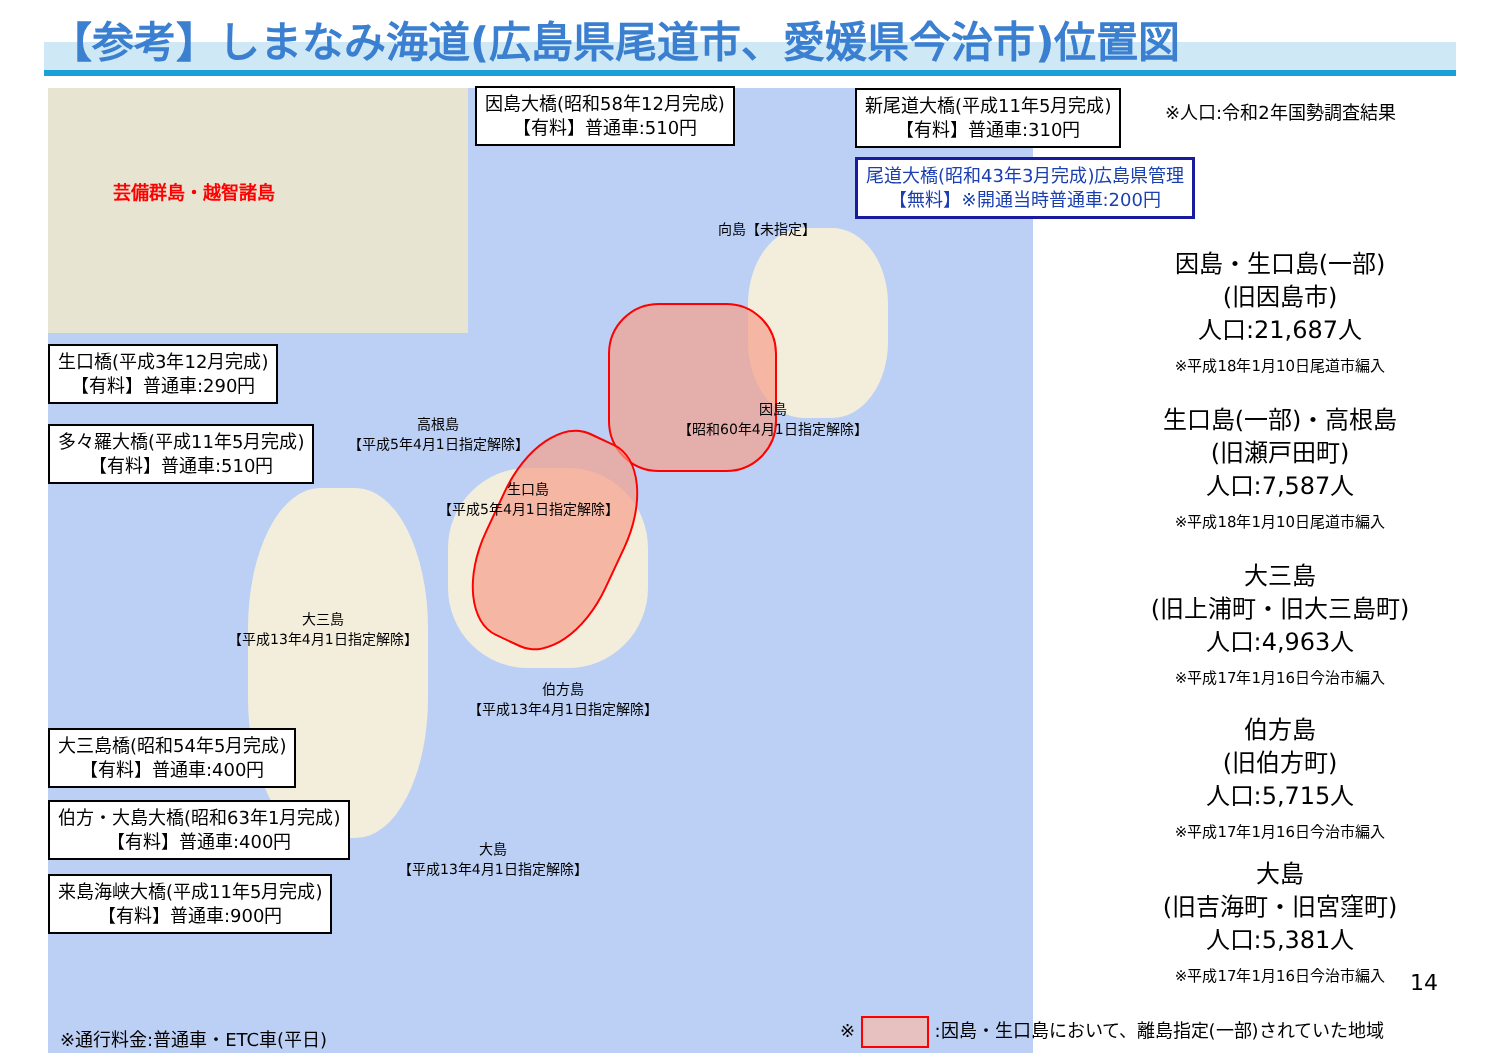【参考】しまなみ海道(広島県尾道市、愛媛県今治市)位置図
芸備群島・越智諸島
向島【未指定】
因島
【昭和60年4月1日指定解除】
高根島
【平成5年4月1日指定解除】
生口島
【平成5年4月1日指定解除】
大三島
【平成13年4月1日指定解除】
伯方島
【平成13年4月1日指定解除】
大島
【平成13年4月1日指定解除】
因島大橋(昭和58年12月完成)
【有料】普通車:510円
新尾道大橋(平成11年5月完成)
【有料】普通車:310円
※人口:令和2年国勢調査結果
尾道大橋(昭和43年3月完成)広島県管理
【無料】※開通当時普通車:200円
生口橋(平成3年12月完成)
【有料】普通車:290円
多々羅大橋(平成11年5月完成)
【有料】普通車:510円
大三島橋(昭和54年5月完成)
【有料】普通車:400円
伯方・大島大橋(昭和63年1月完成)
【有料】普通車:400円
来島海峡大橋(平成11年5月完成)
【有料】普通車:900円
因島・生口島(一部)
(旧因島市)
人口:21,687人
※平成18年1月10日尾道市編入
生口島(一部)・高根島
(旧瀬戸田町)
人口:7,587人
※平成18年1月10日尾道市編入
大三島
(旧上浦町・旧大三島町)
人口:4,963人
※平成17年1月16日今治市編入
伯方島
(旧伯方町)
人口:5,715人
※平成17年1月16日今治市編入
大島
(旧吉海町・旧宮窪町)
人口:5,381人
※平成17年1月16日今治市編入
14
※通行料金:普通車・ETC車(平日)
※ :因島・生口島において、離島指定(一部)されていた地域